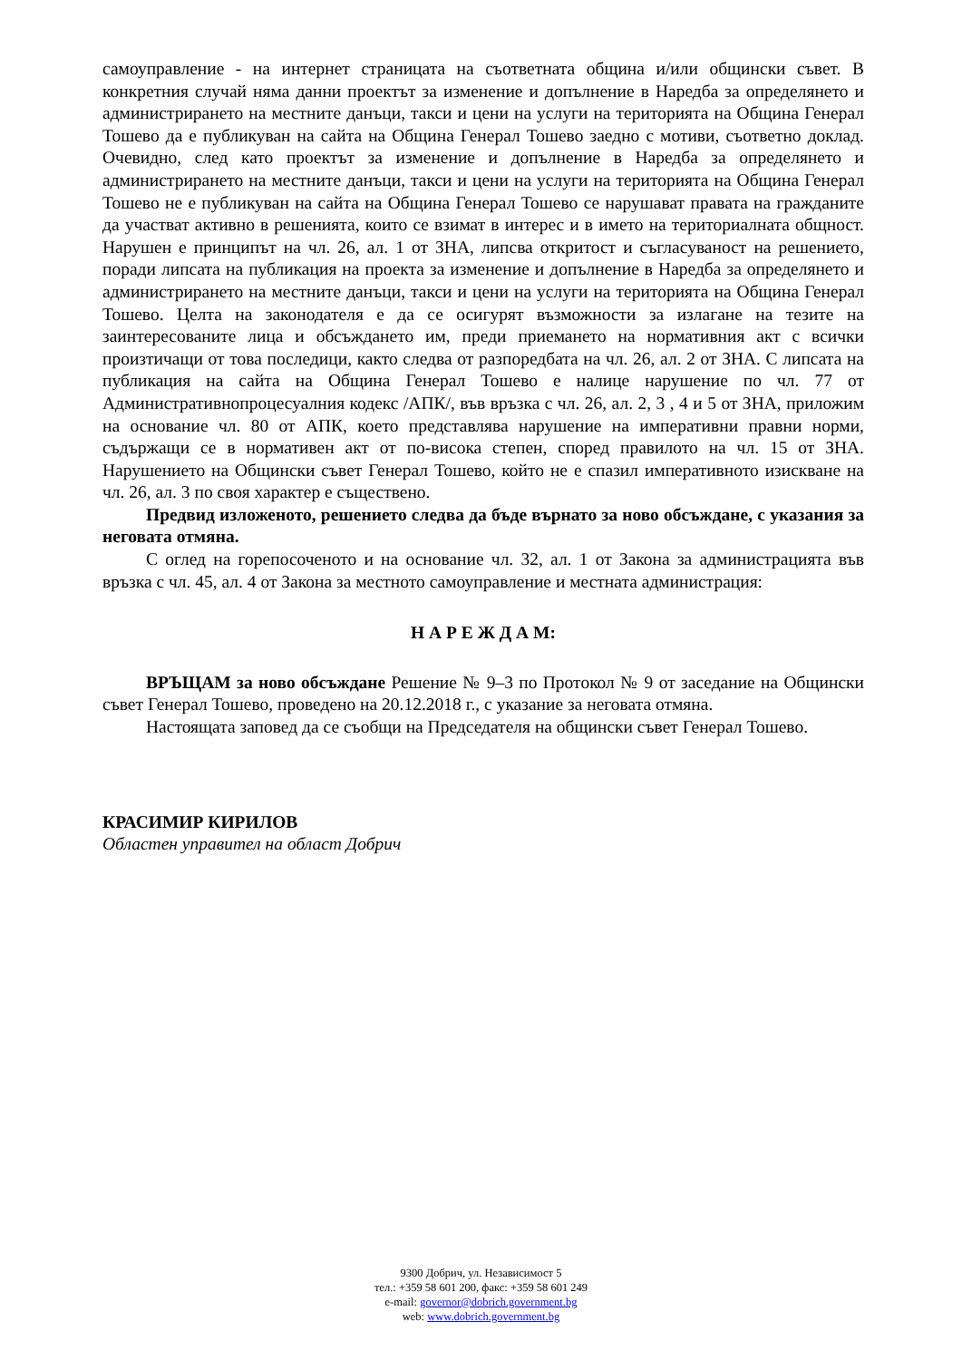самоуправление - на интернет страницата на съответната община и/или общински съвет. В конкретния случай няма данни проектът за изменение и допълнение в Наредба за определянето и администрирането на местните данъци, такси и цени на услуги на територията на Община Генерал Тошево да е публикуван на сайта на Община Генерал Тошево заедно с мотиви, съответно доклад. Очевидно, след като проектът за изменение и допълнение в Наредба за определянето и администрирането на местните данъци, такси и цени на услуги на територията на Община Генерал Тошево не е публикуван на сайта на Община Генерал Тошево се нарушават правата на гражданите да участват активно в решенията, които се взимат в интерес и в името на териториалната общност. Нарушен е принципът на чл. 26, ал. 1 от ЗНА, липсва откритост и съгласуваност на решението, поради липсата на публикация на проекта за изменение и допълнение в Наредба за определянето и администрирането на местните данъци, такси и цени на услуги на територията на Община Генерал Тошево. Целта на законодателя е да се осигурят възможности за излагане на тезите на заинтересованите лица и обсъждането им, преди приемането на нормативния акт с всички произтичащи от това последици, както следва от разпоредбата на чл. 26, ал. 2 от ЗНА. С липсата на публикация на сайта на Община Генерал Тошево е налице нарушение по чл. 77 от Административнопроцесуалния кодекс /АПК/, във връзка с чл. 26, ал. 2, 3 , 4 и 5 от ЗНА, приложим на основание чл. 80 от АПК, което представлява нарушение на императивни правни норми, съдържащи се в нормативен акт от по-висока степен, според правилото на чл. 15 от ЗНА. Нарушението на Общински съвет Генерал Тошево, който не е спазил императивното изискване на чл. 26, ал. 3 по своя характер е съществено.
Предвид изложеното, решението следва да бъде върнато за ново обсъждане, с указания за неговата отмяна.
С оглед на горепосоченото и на основание чл. 32, ал. 1 от Закона за администрацията във връзка с чл. 45, ал. 4 от Закона за местното самоуправление и местната администрация:
Н А Р Е Ж Д А М:
ВРЪЩАМ за ново обсъждане Решение № 9–3 по Протокол № 9 от заседание на Общински съвет Генерал Тошево, проведено на 20.12.2018 г., с указание за неговата отмяна.
Настоящата заповед да се съобщи на Председателя на общински съвет Генерал Тошево.
КРАСИМИР КИРИЛОВ
Областен управител на област Добрич
9300 Добрич, ул. Независимост 5
тел.: +359 58 601 200, факс: +359 58 601 249
e-mail: governor@dobrich.government.bg
web: www.dobrich.government.bg